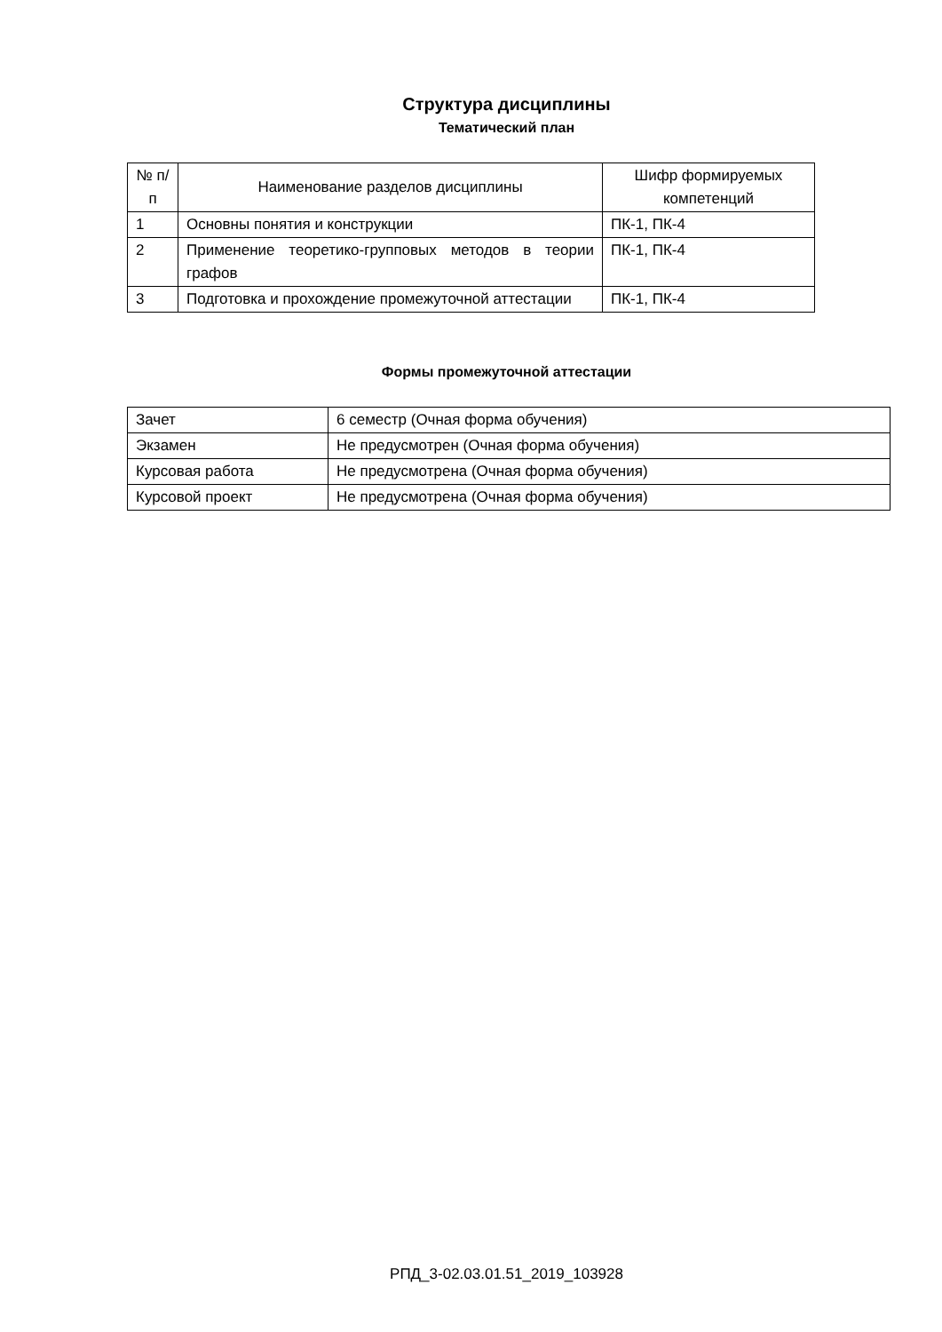Структура дисциплины
Тематический план
| № п/п | Наименование разделов дисциплины | Шифр формируемых компетенций |
| --- | --- | --- |
| 1 | Основны понятия и конструкции | ПК-1, ПК-4 |
| 2 | Применение теоретико-групповых методов в теории графов | ПК-1, ПК-4 |
| 3 | Подготовка и прохождение промежуточной аттестации | ПК-1, ПК-4 |
Формы промежуточной аттестации
| Зачет | 6 семестр (Очная форма обучения) |
| Экзамен | Не предусмотрен (Очная форма обучения) |
| Курсовая работа | Не предусмотрена (Очная форма обучения) |
| Курсовой проект | Не предусмотрена (Очная форма обучения) |
РПД_3-02.03.01.51_2019_103928